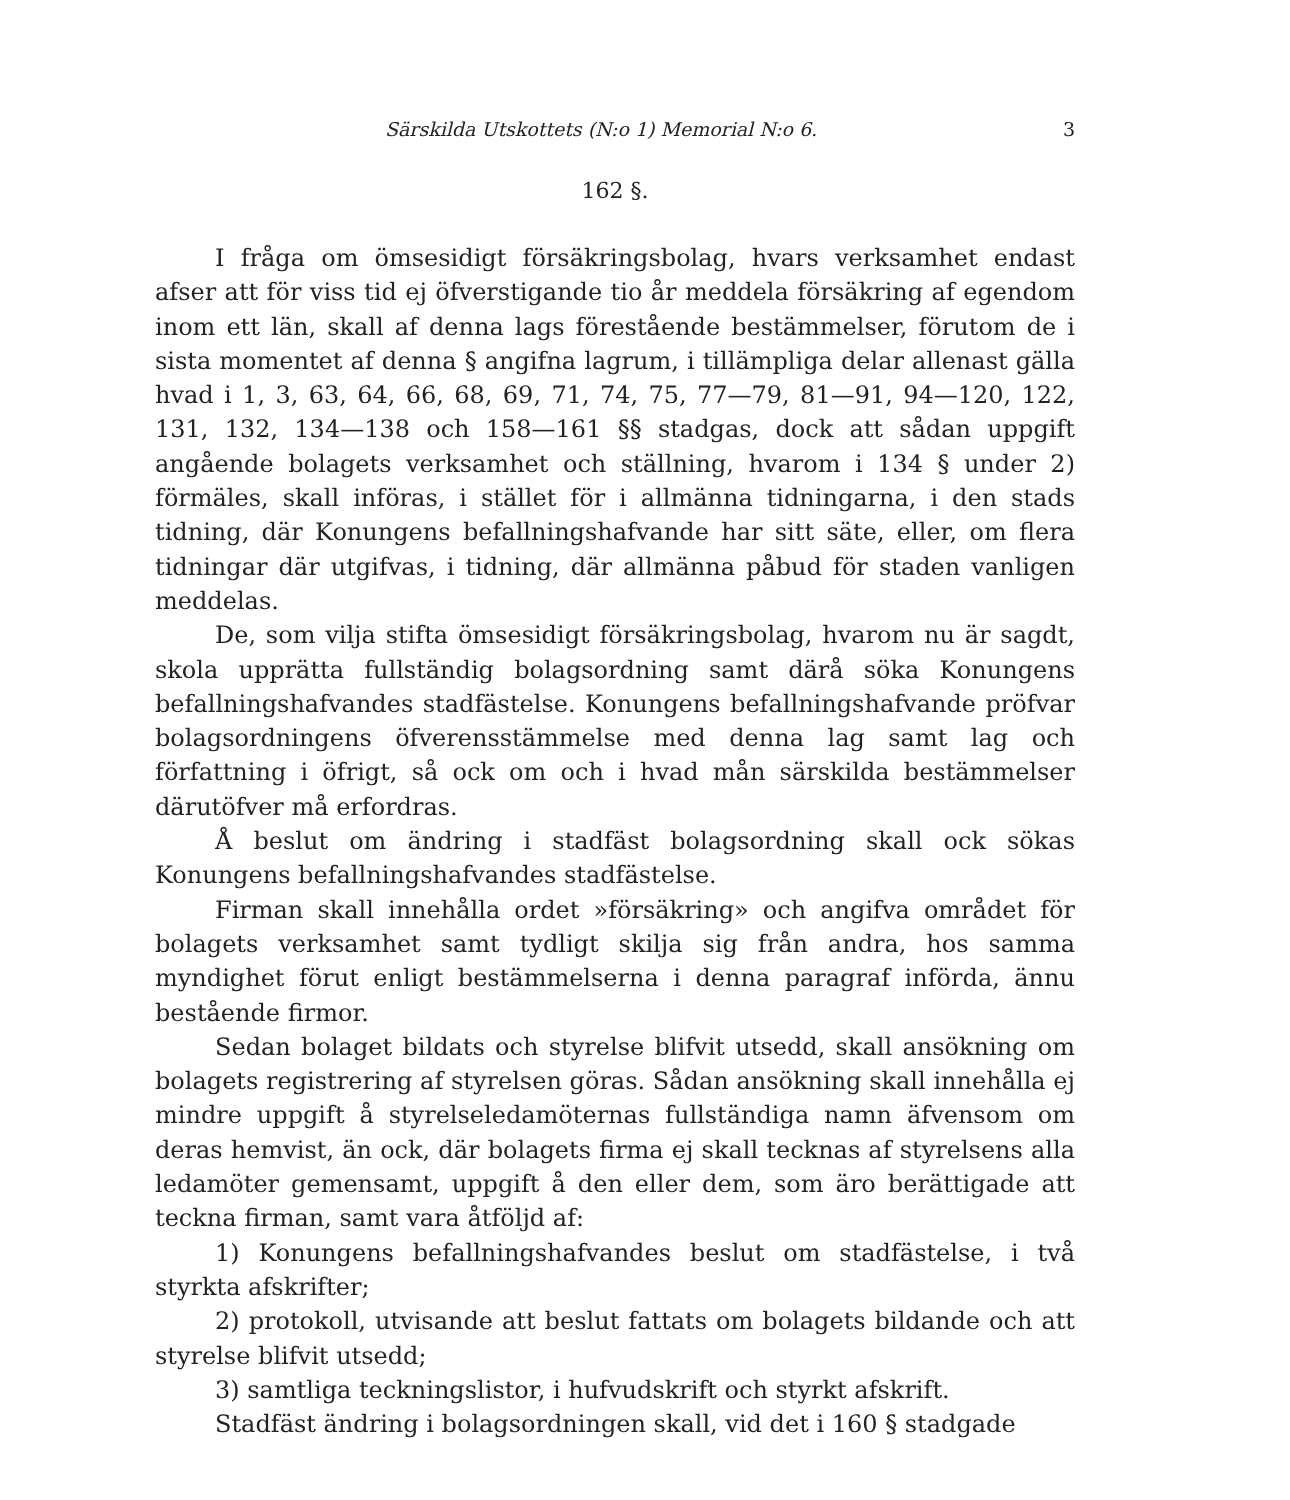Särskilda Utskottets (N:o 1) Memorial N:o 6. 3
162 §.
I fråga om ömsesidigt försäkringsbolag, hvars verksamhet endast afser att för viss tid ej öfverstigande tio år meddela försäkring af egendom inom ett län, skall af denna lags förestående bestämmelser, förutom de i sista momentet af denna § angifna lagrum, i tillämpliga delar allenast gälla hvad i 1, 3, 63, 64, 66, 68, 69, 71, 74, 75, 77—79, 81—91, 94—120, 122, 131, 132, 134—138 och 158—161 §§ stadgas, dock att sådan uppgift angående bolagets verksamhet och ställning, hvarom i 134 § under 2) förmäles, skall införas, i stället för i allmänna tidningarna, i den stads tidning, där Konungens befallningshafvande har sitt säte, eller, om flera tidningar där utgifvas, i tidning, där allmänna påbud för staden vanligen meddelas.
De, som vilja stifta ömsesidigt försäkringsbolag, hvarom nu är sagdt, skola upprätta fullständig bolagsordning samt därå söka Konungens befallningshafvandes stadfästelse. Konungens befallningshafvande pröfvar bolagsordningens öfverensstämmelse med denna lag samt lag och författning i öfrigt, så ock om och i hvad mån särskilda bestämmelser därutöfver må erfordras.
Å beslut om ändring i stadfäst bolagsordning skall ock sökas Konungens befallningshafvandes stadfästelse.
Firman skall innehålla ordet »försäkring» och angifva området för bolagets verksamhet samt tydligt skilja sig från andra, hos samma myndighet förut enligt bestämmelserna i denna paragraf införda, ännu bestående firmor.
Sedan bolaget bildats och styrelse blifvit utsedd, skall ansökning om bolagets registrering af styrelsen göras. Sådan ansökning skall innehålla ej mindre uppgift å styrelseledamöternas fullständiga namn äfvensom om deras hemvist, än ock, där bolagets firma ej skall tecknas af styrelsens alla ledamöter gemensamt, uppgift å den eller dem, som äro berättigade att teckna firman, samt vara åtföljd af:
1) Konungens befallningshafvandes beslut om stadfästelse, i två styrkta afskrifter;
2) protokoll, utvisande att beslut fattats om bolagets bildande och att styrelse blifvit utsedd;
3) samtliga teckningslistor, i hufvudskrift och styrkt afskrift.
Stadfäst ändring i bolagsordningen skall, vid det i 160 § stadgade